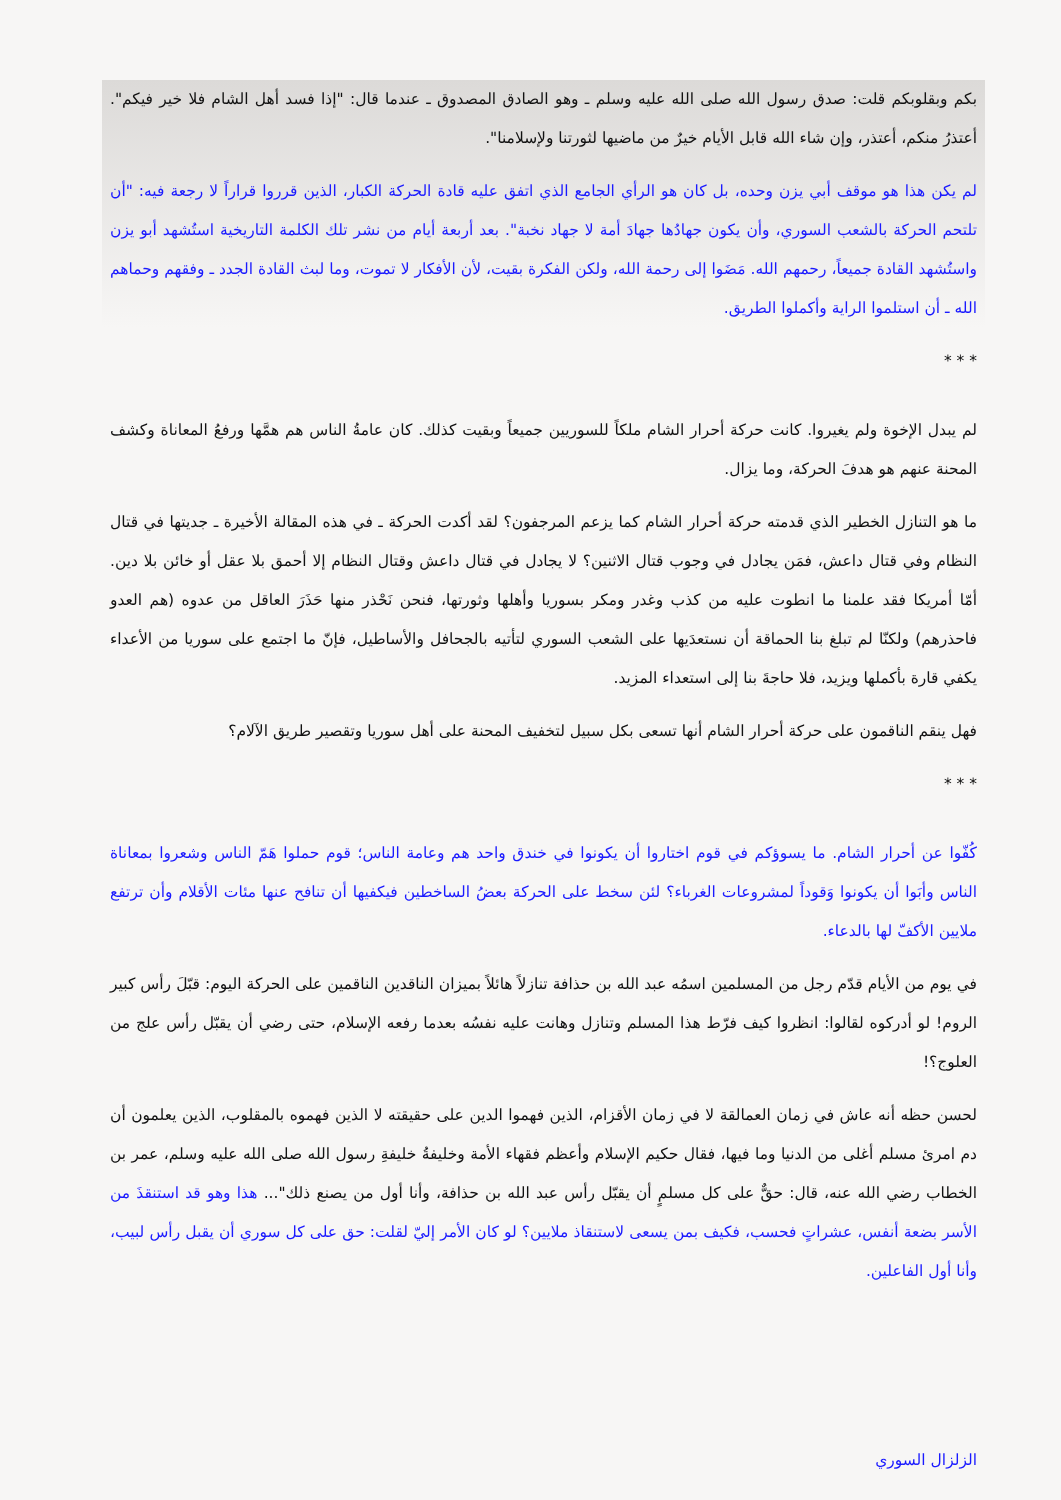بكم وبقلوبكم قلت: صدق رسول الله صلى الله عليه وسلم ـ وهو الصادق المصدوق ـ عندما قال: "إذا فسد أهل الشام فلا خير فيكم". أعتذرُ منكم، أعتذر، وإن شاء الله قابل الأيام خيرٌ من ماضيها لثورتنا ولإسلامنا".
لم يكن هذا هو موقف أبي يزن وحده، بل كان هو الرأي الجامع الذي اتفق عليه قادة الحركة الكبار، الذين قرروا قراراً لا رجعة فيه: "أن تلتحم الحركة بالشعب السوري، وأن يكون جهادُها جهادَ أمة لا جهاد نخبة". بعد أربعة أيام من نشر تلك الكلمة التاريخية استُشهد أبو يزن واستُشهد القادة جميعاً، رحمهم الله. مَضَوا إلى رحمة الله، ولكن الفكرة بقيت، لأن الأفكار لا تموت، وما لبث القادة الجدد ـ وفقهم وحماهم الله ـ أن استلموا الراية وأكملوا الطريق.
* * *
لم يبدل الإخوة ولم يغيروا. كانت حركة أحرار الشام ملكاً للسوريين جميعاً وبقيت كذلك. كان عامةُ الناس هم همَّها ورفعُ المعاناة وكشف المحنة عنهم هو هدفَ الحركة، وما يزال.
ما هو التنازل الخطير الذي قدمته حركة أحرار الشام كما يزعم المرجفون؟ لقد أكدت الحركة ـ في هذه المقالة الأخيرة ـ جديتها في قتال النظام وفي قتال داعش، فمَن يجادل في وجوب قتال الاثنين؟ لا يجادل في قتال داعش وقتال النظام إلا أحمق بلا عقل أو خائن بلا دين. أمّا أمريكا فقد علمنا ما انطوت عليه من كذب وغدر ومكر بسوريا وأهلها وثورتها، فنحن نَحْذر منها حَذَرَ العاقل من عدوه (هم العدو فاحذرهم) ولكنّا لم تبلغ بنا الحماقة أن نستعدَيها على الشعب السوري لتأتيه بالجحافل والأساطيل، فإنّ ما اجتمع على سوريا من الأعداء يكفي قارة بأكملها ويزيد، فلا حاجةَ بنا إلى استعداء المزيد.
فهل ينقم الناقمون على حركة أحرار الشام أنها تسعى بكل سبيل لتخفيف المحنة على أهل سوريا وتقصير طريق الآلام؟
* * *
كُفّوا عن أحرار الشام. ما يسوؤكم في قوم اختاروا أن يكونوا في خندق واحد هم وعامة الناس؛ قوم حملوا هَمّ الناس وشعروا بمعاناة الناس وأبَوا أن يكونوا وَقوداً لمشروعات الغرباء؟ لئن سخط على الحركة بعضُ الساخطين فيكفيها أن تنافح عنها مئات الأقلام وأن ترتفع ملايين الأكفّ لها بالدعاء.
في يوم من الأيام قدّم رجل من المسلمين اسمُه عبد الله بن حذافة تنازلاً هائلاً بميزان الناقدين الناقمين على الحركة اليوم: قبّلَ رأس كبير الروم! لو أدركوه لقالوا: انظروا كيف فرّط هذا المسلم وتنازل وهانت عليه نفسُه بعدما رفعه الإسلام، حتى رضي أن يقبّل رأس علج من العلوج؟!
لحسن حظه أنه عاش في زمان العمالقة لا في زمان الأقزام، الذين فهموا الدين على حقيقته لا الذين فهموه بالمقلوب، الذين يعلمون أن دم امرئ مسلم أغلى من الدنيا وما فيها، فقال حكيم الإسلام وأعظم فقهاء الأمة وخليفةُ خليفةِ رسول الله صلى الله عليه وسلم، عمر بن الخطاب رضي الله عنه، قال: حقٌّ على كل مسلمٍ أن يقبّل رأس عبد الله بن حذافة، وأنا أول من يصنع ذلك"... هذا وهو قد استنقذَ من الأسر بضعة أنفس، عشراتٍ فحسب، فكيف بمن يسعى لاستنقاذ ملايين؟ لو كان الأمر إليّ لقلت: حق على كل سوري أن يقبل رأس لبيب، وأنا أول الفاعلين.
الزلزال السوري